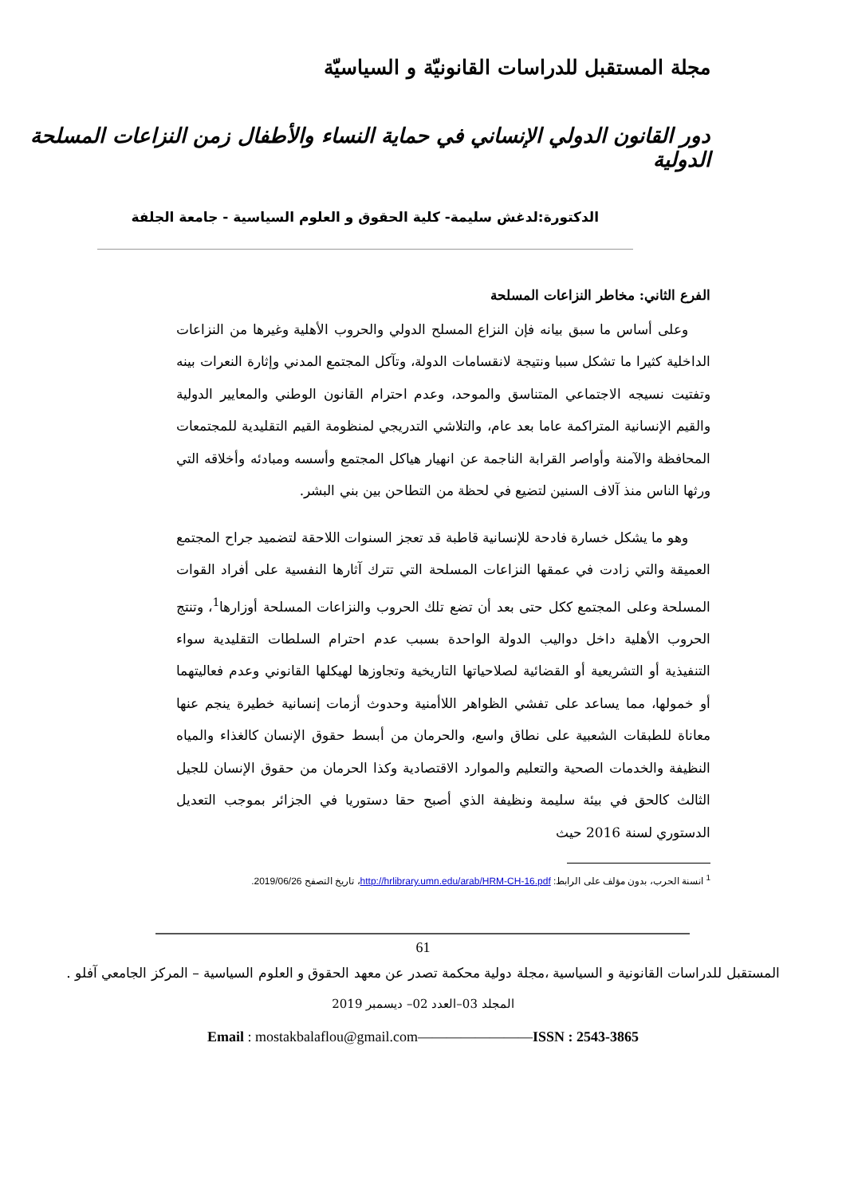مجلة المستقبل للدراسات القانونيّة و السياسيّة
دور القانون الدولي الإنساني في حماية النساء والأطفال زمن النزاعات المسلحة الدولية
الدكتورة:لدغش سليمة- كلية الحقوق و العلوم السياسية - جامعة الجلفة
الفرع الثاني: مخاطر النزاعات المسلحة
وعلى أساس ما سبق بيانه فإن النزاع المسلح الدولي والحروب الأهلية وغيرها من النزاعات الداخلية كثيرا ما تشكل سببا ونتيجة لانقسامات الدولة، وتآكل المجتمع المدني وإثارة النعرات بينه وتفتيت نسيجه الاجتماعي المتناسق والموحد، وعدم احترام القانون الوطني والمعايير الدولية والقيم الإنسانية المتراكمة عاما بعد عام، والتلاشي التدريجي لمنظومة القيم التقليدية للمجتمعات المحافظة والآمنة وأواصر القرابة الناجمة عن انهيار هياكل المجتمع وأسسه ومبادئه وأخلاقه التي ورثها الناس منذ آلاف السنين لتضيع في لحظة من التطاحن بين بني البشر.
وهو ما يشكل خسارة فادحة للإنسانية قاطبة قد تعجز السنوات اللاحقة لتضميد جراح المجتمع العميقة والتي زادت في عمقها النزاعات المسلحة التي تترك آثارها النفسية على أفراد القوات المسلحة وعلى المجتمع ككل حتى بعد أن تضع تلك الحروب والنزاعات المسلحة أوزارها<sup>1</sup>، وتنتج الحروب الأهلية داخل دواليب الدولة الواحدة بسبب عدم احترام السلطات التقليدية سواء التنفيذية أو التشريعية أو القضائية لصلاحياتها التاريخية وتجاوزها لهيكلها القانوني وعدم فعاليتهما أو خمولها، مما يساعد على تفشي الظواهر اللاأمنية وحدوث أزمات إنسانية خطيرة ينجم عنها معاناة للطبقات الشعبية على نطاق واسع، والحرمان من أبسط حقوق الإنسان كالغذاء والمياه النظيفة والخدمات الصحية والتعليم والموارد الاقتصادية وكذا الحرمان من حقوق الإنسان للجيل الثالث كالحق في بيئة سليمة ونظيفة الذي أصبح حقا دستوريا في الجزائر بموجب التعديل الدستوري لسنة 2016 حيث
<sup>1</sup> انسنة الحرب، بدون مؤلف على الرابط: http://hrlibrary.umn.edu/arab/HRM-CH-16.pdf، تاريخ التصفح 2019/06/26.
61
المستقبل للدراسات القانونية و السياسية ،مجلة دولية محكمة تصدر عن معهد الحقوق و العلوم السياسية – المركز الجامعي آفلو .
المجلد 03–العدد 02– ديسمبر 2019
Email : mostakbalaflou@gmail.com————————ISSN : 2543-3865